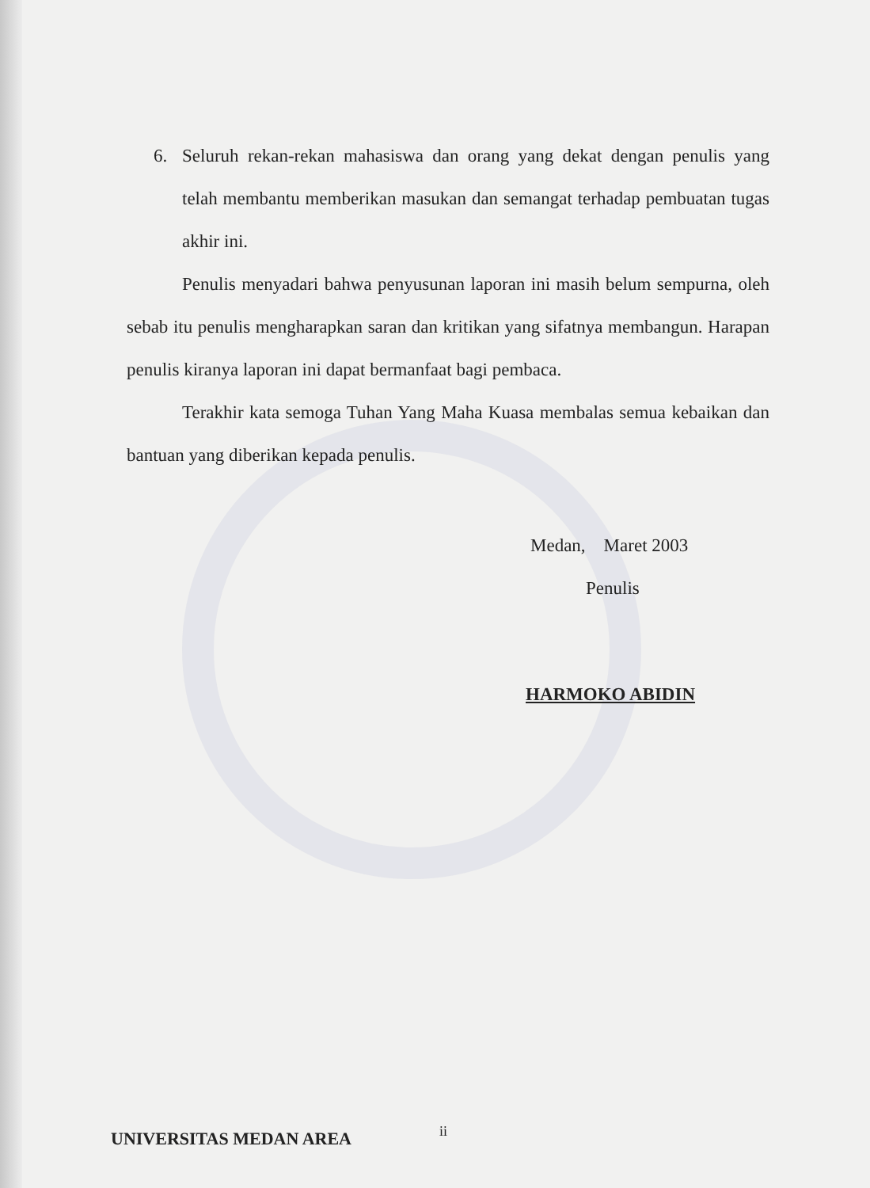6. Seluruh rekan-rekan mahasiswa dan orang yang dekat dengan penulis yang telah membantu memberikan masukan dan semangat terhadap pembuatan tugas akhir ini.
Penulis menyadari bahwa penyusunan laporan ini masih belum sempurna, oleh sebab itu penulis mengharapkan saran dan kritikan yang sifatnya membangun. Harapan penulis kiranya laporan ini dapat bermanfaat bagi pembaca.
Terakhir kata semoga Tuhan Yang Maha Kuasa membalas semua kebaikan dan bantuan yang diberikan kepada penulis.
Medan, Maret 2003
Penulis
HARMOKO ABIDIN
ii
UNIVERSITAS MEDAN AREA